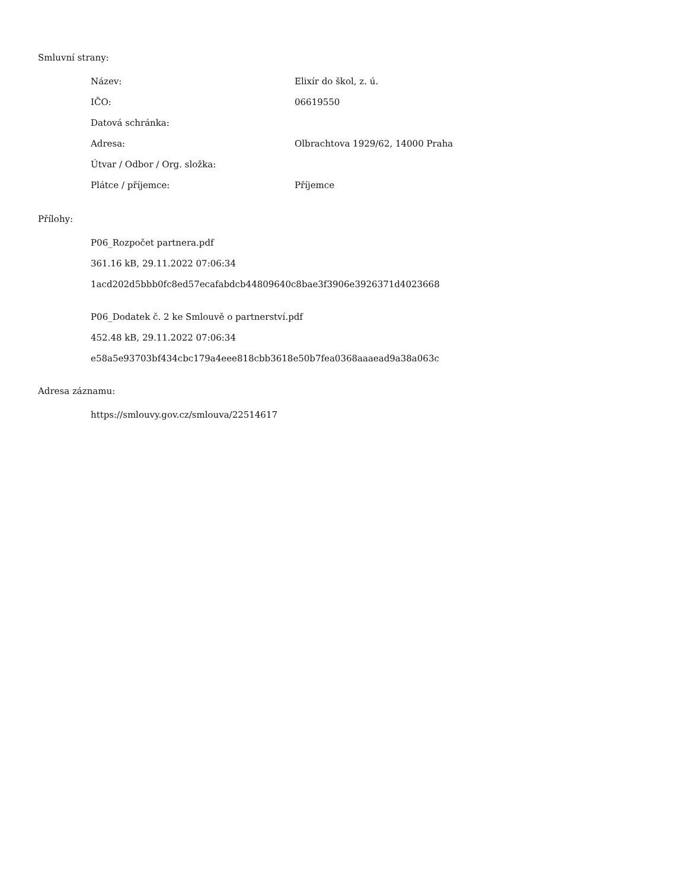Smluvní strany:
| Název: | Elixír do škol, z. ú. |
| IČO: | 06619550 |
| Datová schránka: | |
| Adresa: | Olbrachtova 1929/62, 14000 Praha |
| Útvar / Odbor / Org. složka: | |
| Plátce / příjemce: | Příjemce |
Přílohy:
P06_Rozpočet partnera.pdf
361.16 kB, 29.11.2022 07:06:34
1acd202d5bbb0fc8ed57ecafabdcb44809640c8bae3f3906e3926371d4023668
P06_Dodatek č. 2 ke Smlouvě o partnerství.pdf
452.48 kB, 29.11.2022 07:06:34
e58a5e93703bf434cbc179a4eee818cbb3618e50b7fea0368aaaead9a38a063c
Adresa záznamu:
https://smlouvy.gov.cz/smlouva/22514617